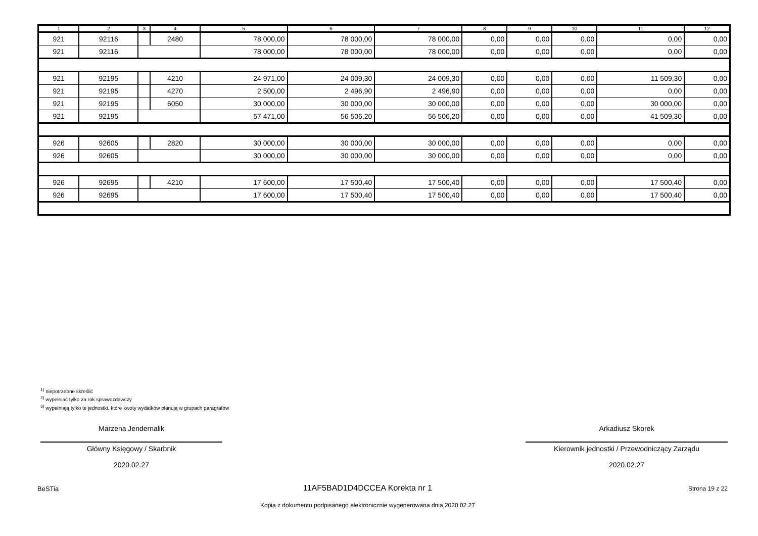| 1 | 2 | 3 | 4 | 5 | 6 | 7 | 8 | 9 | 10 | 11 | 12 |
| --- | --- | --- | --- | --- | --- | --- | --- | --- | --- | --- | --- |
| 921 | 92116 | | 2480 | 78 000,00 | 78 000,00 | 78 000,00 | 0,00 | 0,00 | 0,00 | 0,00 | 0,00 |
| 921 | 92116 | | | 78 000,00 | 78 000,00 | 78 000,00 | 0,00 | 0,00 | 0,00 | 0,00 | 0,00 |
| 921 | 92195 | | 4210 | 24 971,00 | 24 009,30 | 24 009,30 | 0,00 | 0,00 | 0,00 | 11 509,30 | 0,00 |
| 921 | 92195 | | 4270 | 2 500,00 | 2 496,90 | 2 496,90 | 0,00 | 0,00 | 0,00 | 0,00 | 0,00 |
| 921 | 92195 | | 6050 | 30 000,00 | 30 000,00 | 30 000,00 | 0,00 | 0,00 | 0,00 | 30 000,00 | 0,00 |
| 921 | 92195 | | | 57 471,00 | 56 506,20 | 56 506,20 | 0,00 | 0,00 | 0,00 | 41 509,30 | 0,00 |
| 926 | 92605 | | 2820 | 30 000,00 | 30 000,00 | 30 000,00 | 0,00 | 0,00 | 0,00 | 0,00 | 0,00 |
| 926 | 92605 | | | 30 000,00 | 30 000,00 | 30 000,00 | 0,00 | 0,00 | 0,00 | 0,00 | 0,00 |
| 926 | 92695 | | 4210 | 17 600,00 | 17 500,40 | 17 500,40 | 0,00 | 0,00 | 0,00 | 17 500,40 | 0,00 |
| 926 | 92695 | | | 17 600,00 | 17 500,40 | 17 500,40 | 0,00 | 0,00 | 0,00 | 17 500,40 | 0,00 |
<sup>1)</sup> niepotrzebne skreślić
<sup>2)</sup> wypełniać tylko za rok sprawozdawczy
<sup>3)</sup> wypełniają tylko te jednostki, które kwoty wydatków planują w grupach paragrafów
Marzena Jendernalik
Główny Księgowy / Skarbnik
2020.02.27
Arkadiusz Skorek
Kierownik jednostki / Przewodniczący Zarządu
2020.02.27
BeSTia 11AF5BAD1D4DCCEA Korekta nr 1 Strona 19 z 22
Kopia z dokumentu podpisanego elektronicznie wygenerowana dnia 2020.02.27